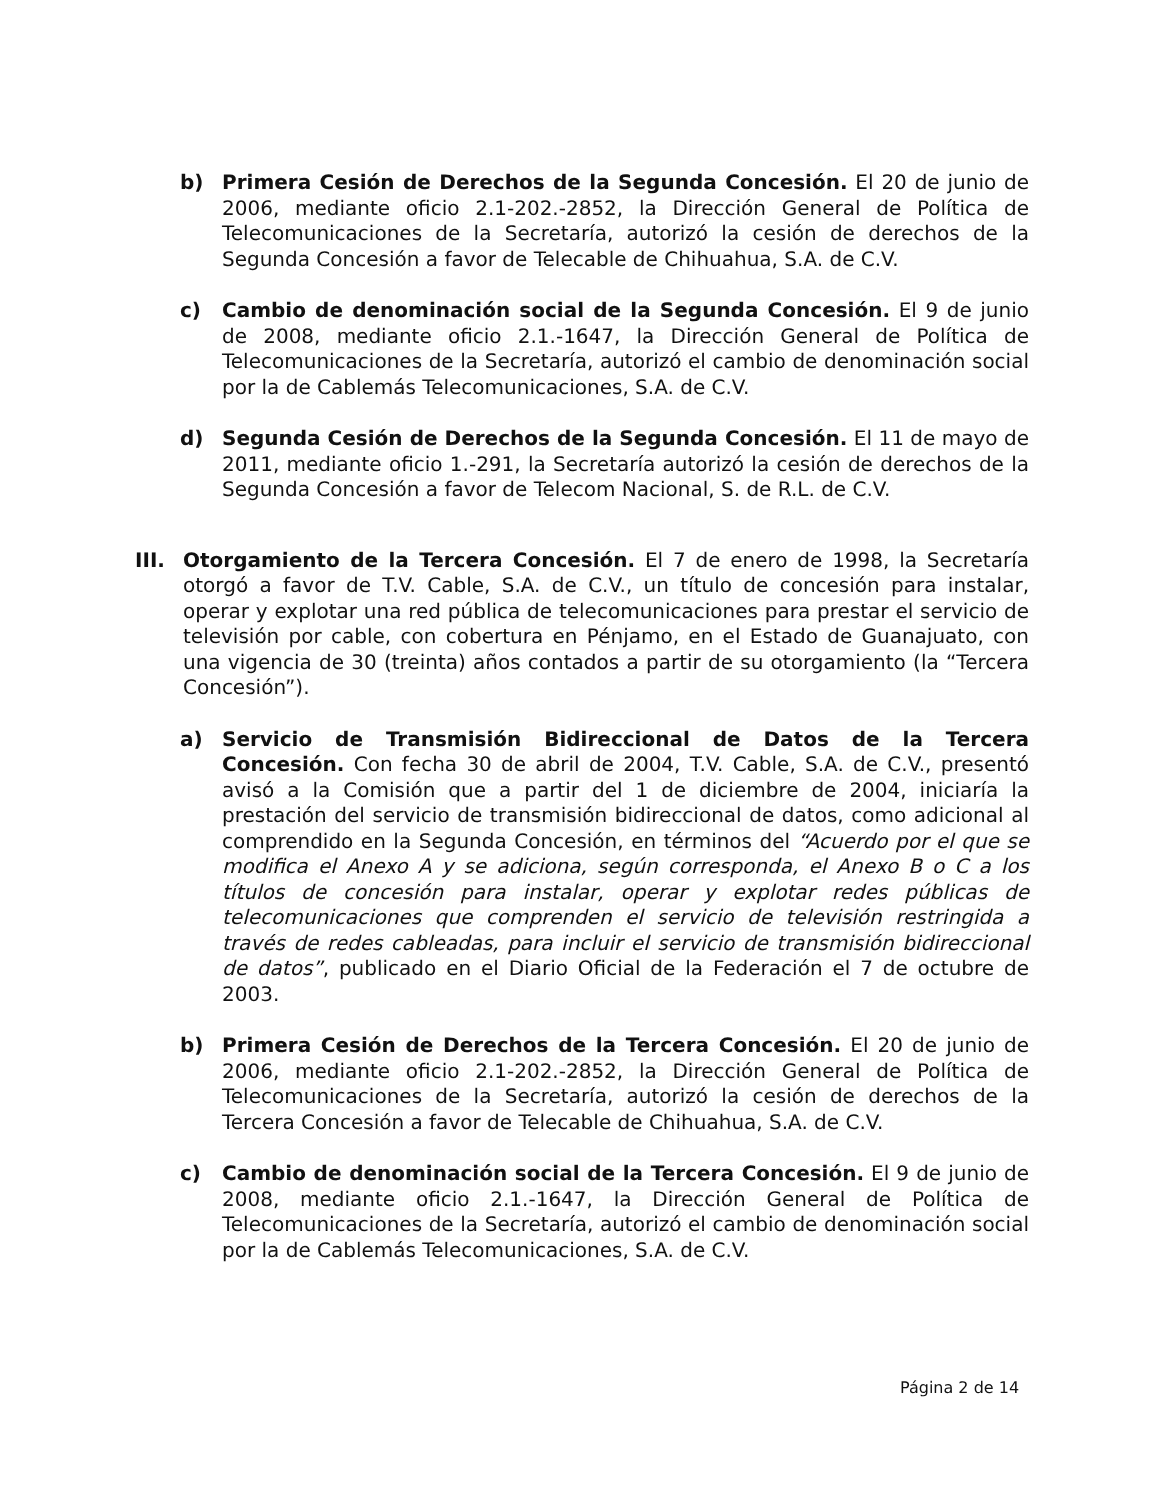b) Primera Cesión de Derechos de la Segunda Concesión. El 20 de junio de 2006, mediante oficio 2.1-202.-2852, la Dirección General de Política de Telecomunicaciones de la Secretaría, autorizó la cesión de derechos de la Segunda Concesión a favor de Telecable de Chihuahua, S.A. de C.V.
c) Cambio de denominación social de la Segunda Concesión. El 9 de junio de 2008, mediante oficio 2.1.-1647, la Dirección General de Política de Telecomunicaciones de la Secretaría, autorizó el cambio de denominación social por la de Cablemás Telecomunicaciones, S.A. de C.V.
d) Segunda Cesión de Derechos de la Segunda Concesión. El 11 de mayo de 2011, mediante oficio 1.-291, la Secretaría autorizó la cesión de derechos de la Segunda Concesión a favor de Telecom Nacional, S. de R.L. de C.V.
III. Otorgamiento de la Tercera Concesión. El 7 de enero de 1998, la Secretaría otorgó a favor de T.V. Cable, S.A. de C.V., un título de concesión para instalar, operar y explotar una red pública de telecomunicaciones para prestar el servicio de televisión por cable, con cobertura en Pénjamo, en el Estado de Guanajuato, con una vigencia de 30 (treinta) años contados a partir de su otorgamiento (la “Tercera Concesión”).
a) Servicio de Transmisión Bidireccional de Datos de la Tercera Concesión. Con fecha 30 de abril de 2004, T.V. Cable, S.A. de C.V., presentó avisó a la Comisión que a partir del 1 de diciembre de 2004, iniciaría la prestación del servicio de transmisión bidireccional de datos, como adicional al comprendido en la Segunda Concesión, en términos del “Acuerdo por el que se modifica el Anexo A y se adiciona, según corresponda, el Anexo B o C a los títulos de concesión para instalar, operar y explotar redes públicas de telecomunicaciones que comprenden el servicio de televisión restringida a través de redes cableadas, para incluir el servicio de transmisión bidireccional de datos”, publicado en el Diario Oficial de la Federación el 7 de octubre de 2003.
b) Primera Cesión de Derechos de la Tercera Concesión. El 20 de junio de 2006, mediante oficio 2.1-202.-2852, la Dirección General de Política de Telecomunicaciones de la Secretaría, autorizó la cesión de derechos de la Tercera Concesión a favor de Telecable de Chihuahua, S.A. de C.V.
c) Cambio de denominación social de la Tercera Concesión. El 9 de junio de 2008, mediante oficio 2.1.-1647, la Dirección General de Política de Telecomunicaciones de la Secretaría, autorizó el cambio de denominación social por la de Cablemás Telecomunicaciones, S.A. de C.V.
Página 2 de 14